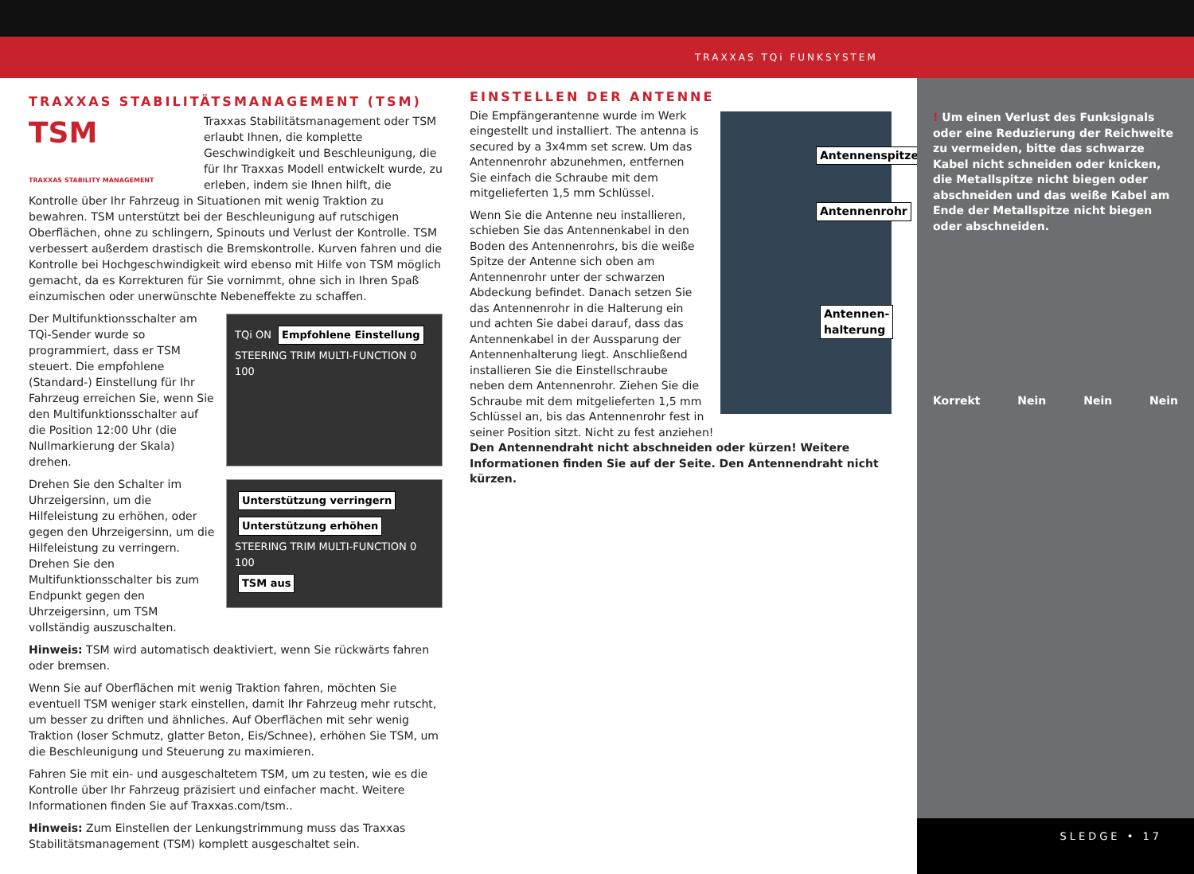TRAXXAS TQi FUNKSYSTEM
TRAXXAS STABILITÄTSMANAGEMENT (TSM)
TSM
TRAXXAS STABILITY MANAGEMENT Traxxas Stabilitätsmanagement oder TSM erlaubt Ihnen, die komplette Geschwindigkeit und Beschleunigung, die für Ihr Traxxas Modell entwickelt wurde, zu erleben, indem sie Ihnen hilft, die Kontrolle über Ihr Fahrzeug in Situationen mit wenig Traktion zu bewahren. TSM unterstützt bei der Beschleunigung auf rutschigen Oberflächen, ohne zu schlingern, Spinouts und Verlust der Kontrolle. TSM verbessert außerdem drastisch die Bremskontrolle. Kurven fahren und die Kontrolle bei Hochgeschwindigkeit wird ebenso mit Hilfe von TSM möglich gemacht, da es Korrekturen für Sie vornimmt, ohne sich in Ihren Spaß einzumischen oder unerwünschte Nebeneffekte zu schaffen.
TQi ON Empfohlene Einstellung
STEERING TRIM MULTI-FUNCTION 0 100
Der Multifunktionsschalter am TQi-Sender wurde so programmiert, dass er TSM steuert. Die empfohlene (Standard-) Einstellung für Ihr Fahrzeug erreichen Sie, wenn Sie den Multifunktionsschalter auf die Position 12:00 Uhr (die Nullmarkierung der Skala) drehen.
Unterstützung verringern Unterstützung erhöhen
STEERING TRIM MULTI-FUNCTION 0 100
TSM aus
Drehen Sie den Schalter im Uhrzeigersinn, um die Hilfeleistung zu erhöhen, oder gegen den Uhrzeigersinn, um die Hilfeleistung zu verringern. Drehen Sie den Multifunktionsschalter bis zum Endpunkt gegen den Uhrzeigersinn, um TSM vollständig auszuschalten.
Hinweis: TSM wird automatisch deaktiviert, wenn Sie rückwärts fahren oder bremsen.
Wenn Sie auf Oberflächen mit wenig Traktion fahren, möchten Sie eventuell TSM weniger stark einstellen, damit Ihr Fahrzeug mehr rutscht, um besser zu driften und ähnliches. Auf Oberflächen mit sehr wenig Traktion (loser Schmutz, glatter Beton, Eis/Schnee), erhöhen Sie TSM, um die Beschleunigung und Steuerung zu maximieren.
Fahren Sie mit ein- und ausgeschaltetem TSM, um zu testen, wie es die Kontrolle über Ihr Fahrzeug präzisiert und einfacher macht. Weitere Informationen finden Sie auf Traxxas.com/tsm..
Hinweis: Zum Einstellen der Lenkungstrimmung muss das Traxxas Stabilitätsmanagement (TSM) komplett ausgeschaltet sein.
EINSTELLEN DER ANTENNE
Antennenspitze
Antennenrohr
Antennen-
halterung
Die Empfängerantenne wurde im Werk eingestellt und installiert. The antenna is secured by a 3x4mm set screw. Um das Antennenrohr abzunehmen, entfernen Sie einfach die Schraube mit dem mitgelieferten 1,5 mm Schlüssel.
Wenn Sie die Antenne neu installieren, schieben Sie das Antennenkabel in den Boden des Antennenrohrs, bis die weiße Spitze der Antenne sich oben am Antennenrohr unter der schwarzen Abdeckung befindet. Danach setzen Sie das Antennenrohr in die Halterung ein und achten Sie dabei darauf, dass das Antennenkabel in der Aussparung der Antennenhalterung liegt. Anschließend installieren Sie die Einstellschraube neben dem Antennenrohr. Ziehen Sie die Schraube mit dem mitgelieferten 1,5 mm Schlüssel an, bis das Antennenrohr fest in seiner Position sitzt. Nicht zu fest anziehen!
Den Antennendraht nicht abschneiden oder kürzen! Weitere Informationen finden Sie auf der Seite. Den Antennendraht nicht kürzen.
! Um einen Verlust des Funksignals oder eine Reduzierung der Reichweite zu vermeiden, bitte das schwarze Kabel nicht schneiden oder knicken, die Metallspitze nicht biegen oder abschneiden und das weiße Kabel am Ende der Metallspitze nicht biegen oder abschneiden.
Korrekt Nein Nein Nein
SLEDGE • 17